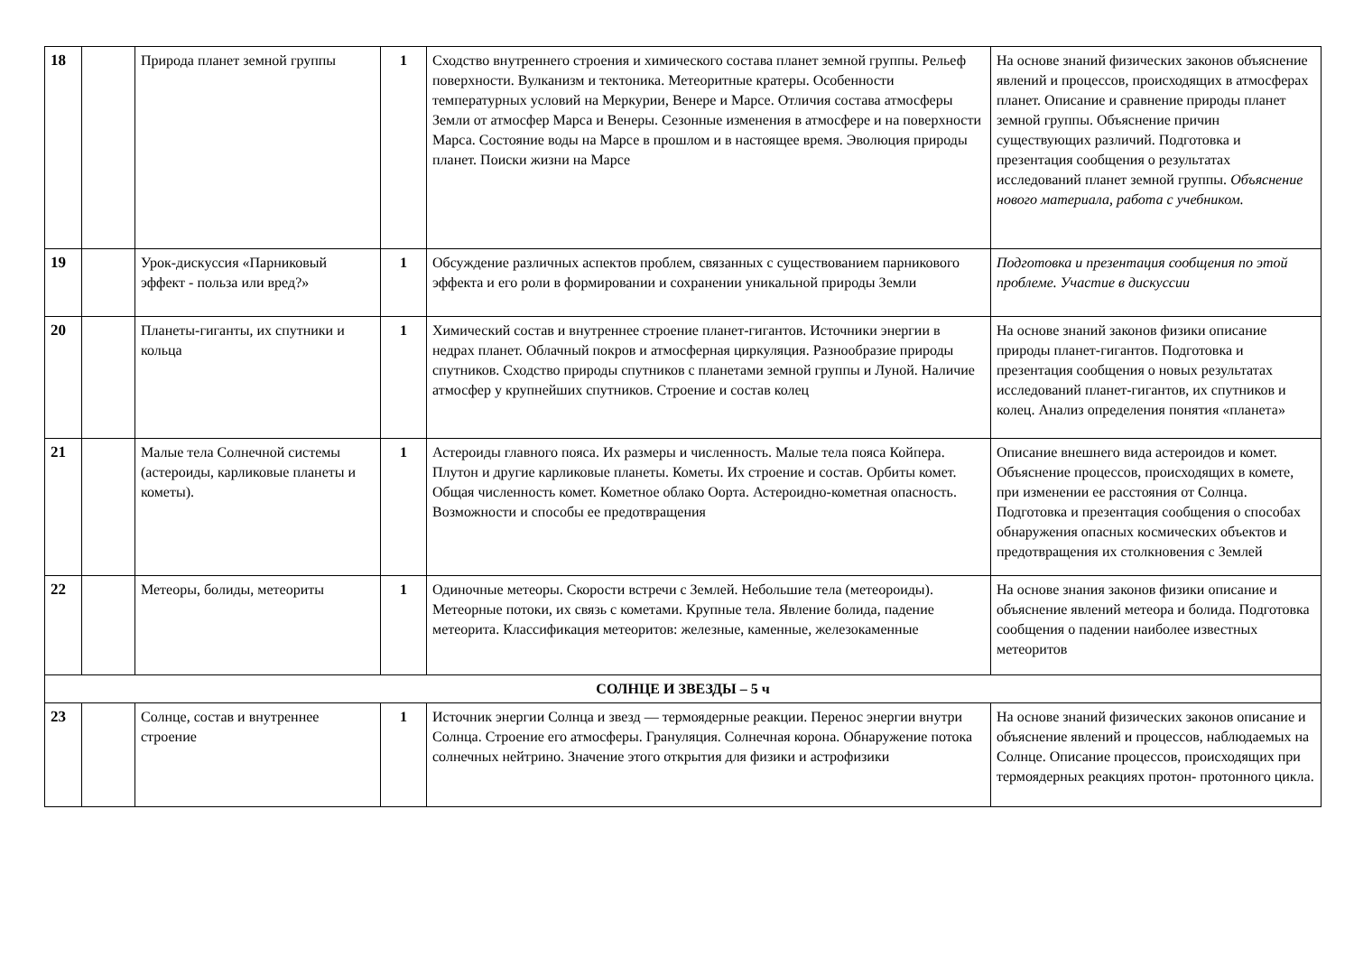| 18 | | Природа планет земной группы | 1 | Сходство внутреннего строения и химического состава планет земной группы. Рельеф поверхности. Вулканизм и тектоника. Метеоритные кратеры. Особенности температурных условий на Меркурии, Венере и Марсе. Отличия состава атмосферы Земли от атмосфер Марса и Венеры. Сезонные изменения в атмосфере и на поверхности Марса. Состояние воды на Марсе в прошлом и в настоящее время. Эволюция природы планет. Поиски жизни на Марсе | На основе знаний физических законов объяснение явлений и процессов, происходящих в атмосферах планет. Описание и сравнение природы планет земной группы. Объяснение причин существующих различий. Подготовка и презентация сообщения о результатах исследований планет земной группы. Объяснение нового материала, работа с учебником. |
| 19 | | Урок-дискуссия «Парниковый эффект - польза или вред?» | 1 | Обсуждение различных аспектов проблем, связанных с существованием парникового эффекта и его роли в формировании и сохранении уникальной природы Земли | Подготовка и презентация сообщения по этой проблеме. Участие в дискуссии |
| 20 | | Планеты-гиганты, их спутники и кольца | 1 | Химический состав и внутреннее строение планет-гигантов. Источники энергии в недрах планет. Облачный покров и атмосферная циркуляция. Разнообразие природы спутников. Сходство природы спутников с планетами земной группы и Луной. Наличие атмосфер у крупнейших спутников. Строение и состав колец | На основе знаний законов физики описание природы планет-гигантов. Подготовка и презентация сообщения о новых результатах исследований планет-гигантов, их спутников и колец. Анализ определения понятия «планета» |
| 21 | | Малые тела Солнечной системы (астероиды, карликовые планеты и кометы). | 1 | Астероиды главного пояса. Их размеры и численность. Малые тела пояса Койпера. Плутон и другие карликовые планеты. Кометы. Их строение и состав. Орбиты комет. Общая численность комет. Кометное облако Оорта. Астероидно-кометная опасность. Возможности и способы ее предотвращения | Описание внешнего вида астероидов и комет. Объяснение процессов, происходящих в комете, при изменении ее расстояния от Солнца. Подготовка и презентация сообщения о способах обнаружения опасных космических объектов и предотвращения их столкновения с Землей |
| 22 | | Метеоры, болиды, метеориты | 1 | Одиночные метеоры. Скорости встречи с Землей. Небольшие тела (метеороиды). Метеорные потоки, их связь с кометами. Крупные тела. Явление болида, падение метеорита. Классификация метеоритов: железные, каменные, железокаменные | На основе знания законов физики описание и объяснение явлений метеора и болида. Подготовка сообщения о падении наиболее известных метеоритов |
| СОЛНЦЕ И ЗВЕЗДЫ – 5 ч | | | | | |
| 23 | | Солнце, состав и внутреннее строение | 1 | Источник энергии Солнца и звезд — термоядерные реакции. Перенос энергии внутри Солнца. Строение его атмосферы. Грануляция. Солнечная корона. Обнаружение потока солнечных нейтрино. Значение этого открытия для физики и астрофизики | На основе знаний физических законов описание и объяснение явлений и процессов, наблюдаемых на Солнце. Описание процессов, происходящих при термоядерных реакциях протон- протонного цикла. |